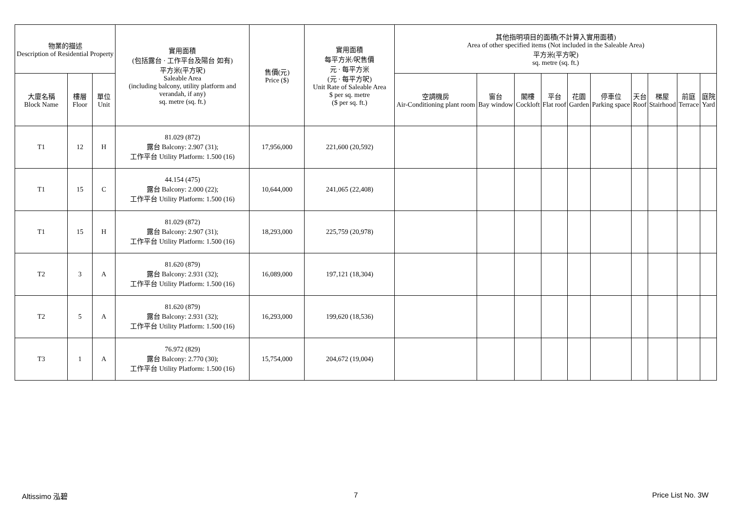| 物業的描述 Description of Residential Property | | | 實用面積 (包括露台 · 工作平台及陽台 如有) 平方米(平方呎) Saleable Area (including balcony, utility platform and verandah, if any) sq. metre (sq. ft.) | 售價(元) Price ($) | 實用面積 每平方米/呎售價 元 · 每平方米 (元 · 每平方呎) Unit Rate of Saleable Area $ per sq. metre ($ per sq. ft.) | 其他指明項目的面積(不計算入實用面積) Area of other specified items (Not included in the Saleable Area) 平方米(平方呎) sq. metre (sq. ft.) | | | | | | | | | |
| --- | --- | --- | --- | --- | --- | --- | --- | --- | --- | --- | --- | --- | --- | --- | --- |
| 大廈名稱 Block Name | 樓層 Floor | 單位 Unit | | | | 空調機房 Air-Conditioning plant room | 窗台 Bay window | 閣樓 Cockloft | 平台 Flat roof | 花園 Garden | 停車位 Parking space | 天台 Roof | 梯屋 Stairhood | 前庭 Terrace | 庭院 Yard |
| T1 | 12 | H | 81.029 (872) 露台 Balcony: 2.907 (31); 工作平台 Utility Platform: 1.500 (16) | 17,956,000 | 221,600 (20,592) | | | | | | | | | | |
| T1 | 15 | C | 44.154 (475) 露台 Balcony: 2.000 (22); 工作平台 Utility Platform: 1.500 (16) | 10,644,000 | 241,065 (22,408) | | | | | | | | | | |
| T1 | 15 | H | 81.029 (872) 露台 Balcony: 2.907 (31); 工作平台 Utility Platform: 1.500 (16) | 18,293,000 | 225,759 (20,978) | | | | | | | | | | |
| T2 | 3 | A | 81.620 (879) 露台 Balcony: 2.931 (32); 工作平台 Utility Platform: 1.500 (16) | 16,089,000 | 197,121 (18,304) | | | | | | | | | | |
| T2 | 5 | A | 81.620 (879) 露台 Balcony: 2.931 (32); 工作平台 Utility Platform: 1.500 (16) | 16,293,000 | 199,620 (18,536) | | | | | | | | | | |
| T3 | 1 | A | 76.972 (829) 露台 Balcony: 2.770 (30); 工作平台 Utility Platform: 1.500 (16) | 15,754,000 | 204,672 (19,004) | | | | | | | | | | |
Altissimo 泓碧 7 Price List No. 3W